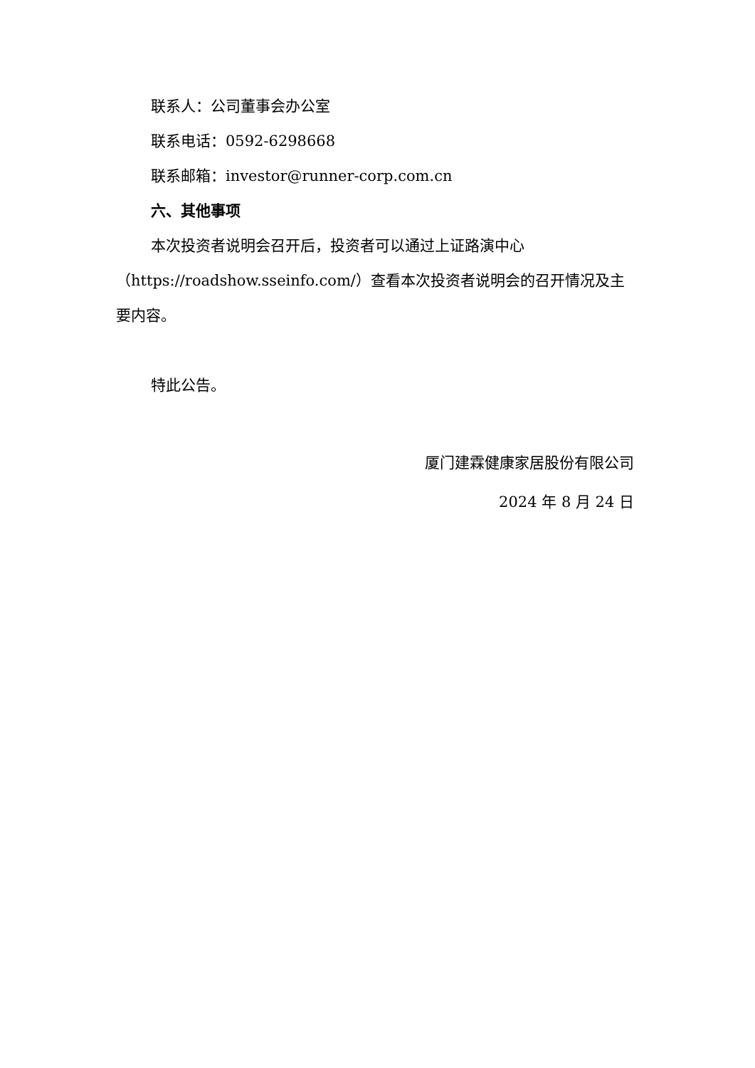联系人：公司董事会办公室
联系电话：0592-6298668
联系邮箱：investor@runner-corp.com.cn
六、其他事项
本次投资者说明会召开后，投资者可以通过上证路演中心（https://roadshow.sseinfo.com/）查看本次投资者说明会的召开情况及主要内容。
特此公告。
厦门建霖健康家居股份有限公司
2024 年 8 月 24 日